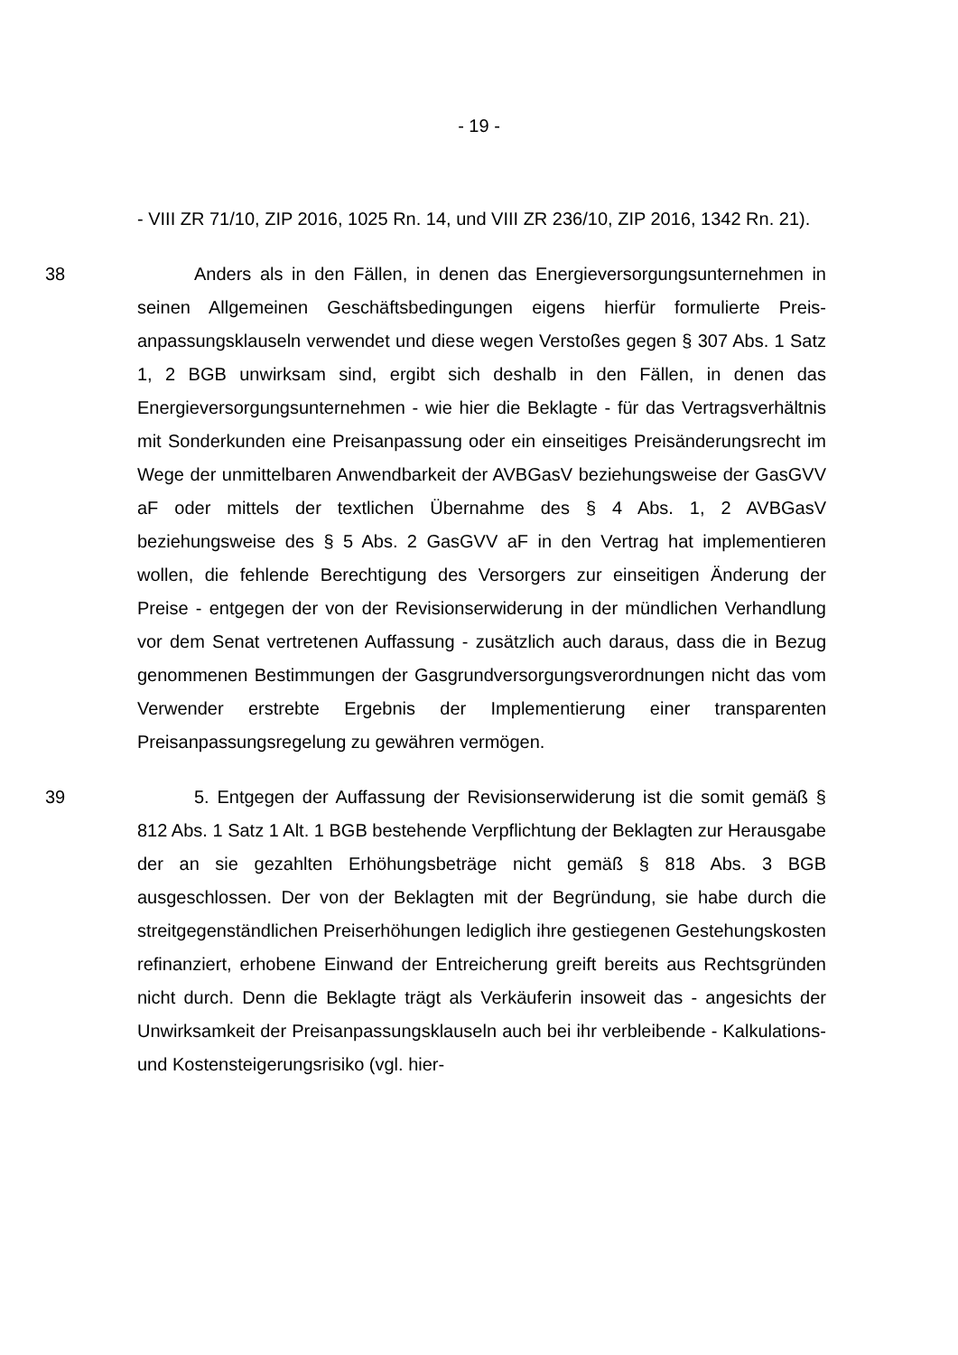- 19 -
- VIII ZR 71/10, ZIP 2016, 1025 Rn. 14, und VIII ZR 236/10, ZIP 2016, 1342 Rn. 21).
38 Anders als in den Fällen, in denen das Energieversorgungsunternehmen in seinen Allgemeinen Geschäftsbedingungen eigens hierfür formulierte Preis­anpassungsklauseln verwendet und diese wegen Verstoßes gegen § 307 Abs. 1 Satz 1, 2 BGB unwirksam sind, ergibt sich deshalb in den Fällen, in de­nen das Energieversorgungsunternehmen - wie hier die Beklagte - für das Ver­tragsverhältnis mit Sonderkunden eine Preisanpassung oder ein einseitiges Preisänderungsrecht im Wege der unmittelbaren Anwendbarkeit der AVBGasV beziehungsweise der GasGVV aF oder mittels der textlichen Übernahme des § 4 Abs. 1, 2 AVBGasV beziehungsweise des § 5 Abs. 2 GasGVV aF in den Vertrag hat implementieren wollen, die fehlende Berechtigung des Versorgers zur einseitigen Änderung der Preise - entgegen der von der Revisionserwide­rung in der mündlichen Verhandlung vor dem Senat vertretenen Auffassung - zusätzlich auch daraus, dass die in Bezug genommenen Bestimmungen der Gasgrundversorgungsverordnungen nicht das vom Verwender erstrebte Ergeb­nis der Implementierung einer transparenten Preisanpassungsregelung zu ge­währen vermögen.
39 5. Entgegen der Auffassung der Revisionserwiderung ist die somit ge­mäß § 812 Abs. 1 Satz 1 Alt. 1 BGB bestehende Verpflichtung der Beklagten zur Herausgabe der an sie gezahlten Erhöhungsbeträge nicht gemäß § 818 Abs. 3 BGB ausgeschlossen. Der von der Beklagten mit der Begründung, sie habe durch die streitgegenständlichen Preiserhöhungen lediglich ihre gestiege­nen Gestehungskosten refinanziert, erhobene Einwand der Entreicherung greift bereits aus Rechtsgründen nicht durch. Denn die Beklagte trägt als Verkäuferin insoweit das - angesichts der Unwirksamkeit der Preisanpassungsklauseln auch bei ihr verbleibende - Kalkulations- und Kostensteigerungsrisiko (vgl. hier-